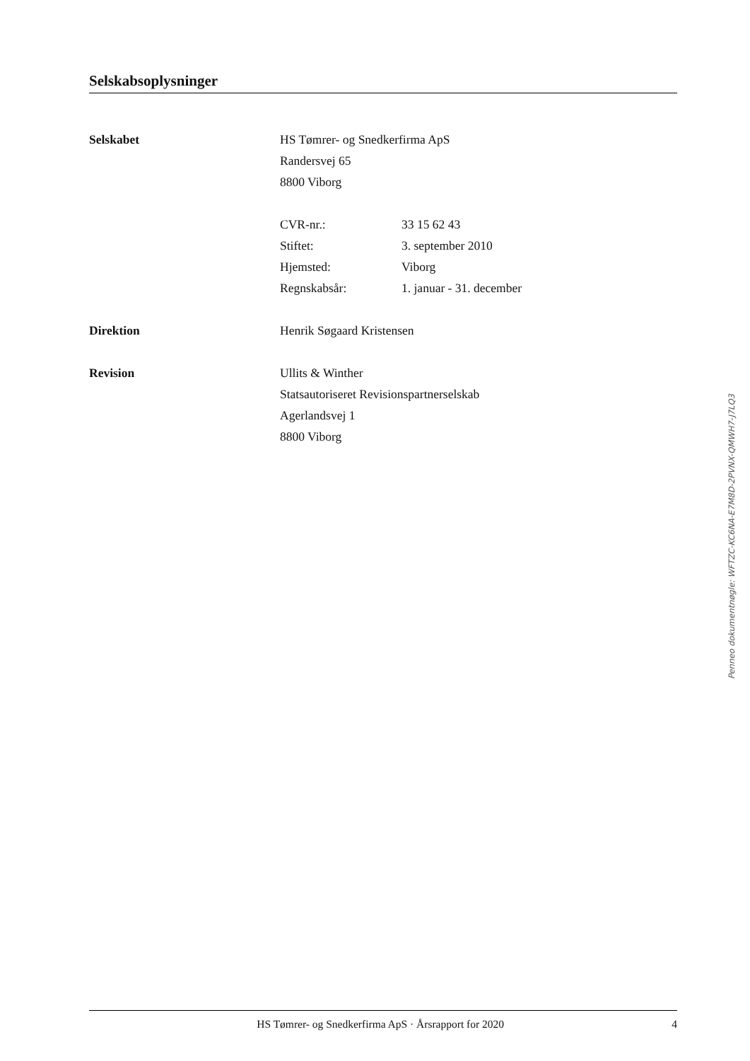Selskabsoplysninger
Selskabet HS Tømrer- og Snedkerfirma ApS
Randersvej 65
8800 Viborg
CVR-nr.: 33 15 62 43
Stiftet: 3. september 2010
Hjemsted: Viborg
Regnskabsår: 1. januar - 31. december
Direktion Henrik Søgaard Kristensen
Revision Ullits & Winther
Statsautoriseret Revisionspartnerselskab
Agerlandsvej 1
8800 Viborg
HS Tømrer- og Snedkerfirma ApS · Årsrapport for 2020
4
Penneo dokumentnøgle: WFTZC-KC6NA-E7M8D-2PVNX-QMWH7-J7LQ3